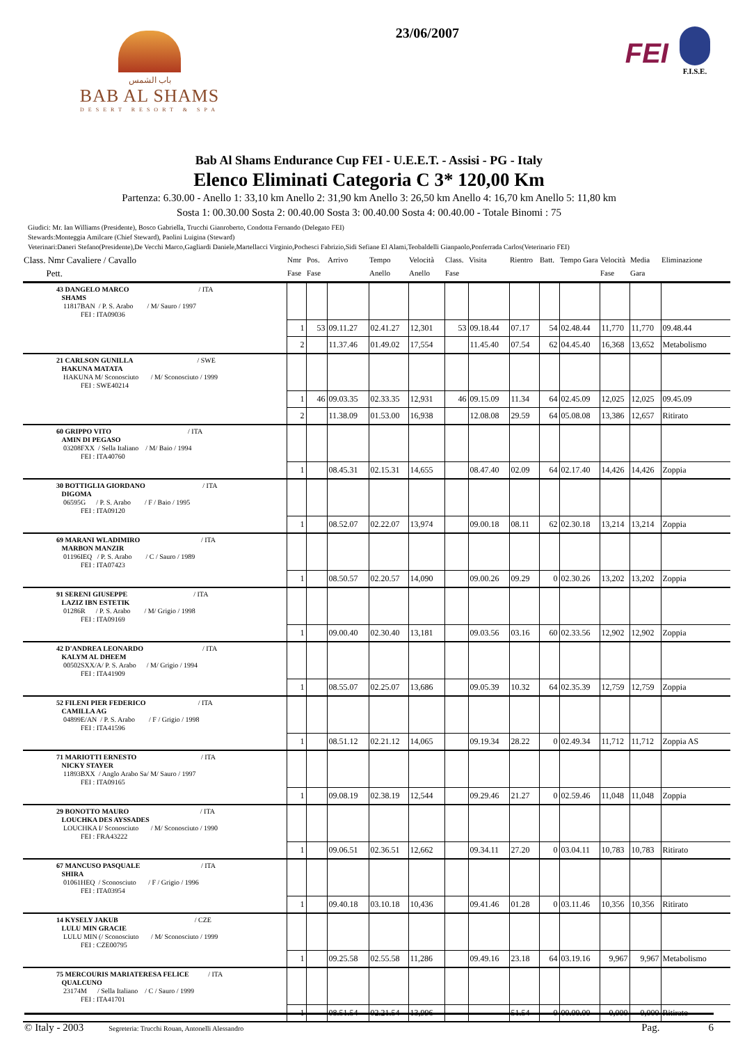باب الشمس
BAB AL SHAMS
DESERT RESORT & SPA
23/06/2007
FEI
F.I.S.E.
Bab Al Shams Endurance Cup FEI - U.E.E.T. - Assisi - PG - Italy
Elenco Eliminati Categoria C 3* 120,00 Km
Partenza: 6.30.00 - Anello 1: 33,10 km Anello 2: 31,90 km Anello 3: 26,50 km Anello 4: 16,70 km Anello 5: 11,80 km
Sosta 1: 00.30.00 Sosta 2: 00.40.00 Sosta 3: 00.40.00 Sosta 4: 00.40.00 - Totale Binomi : 75
Giudici: Mr. Ian Williams (Presidente), Bosco Gabriella, Trucchi Gianroberto, Condotta Fernando (Delegato FEI)
Stewards:Monteggia Amilcare (Chief Steward), Paolini Luigina (Steward)
Veterinari:Daneri Stefano(Presidente),De Vecchi Marco,Gagliardi Daniele,Martellacci Virginio,Pochesci Fabrizio,Sidi Sefiane El Alami,Teobaldelli Gianpaolo,Ponferrada Carlos(Veterinario FEI)
| Class. Nmr Cavaliere / Cavallo Pett. | Nmr Fase | Pos. Fase | Arrivo | Tempo Anello | Velocità Anello | Class. Fase | Visita | Rientro | Batt. | Tempo Gara | Velocità Fase | Media Gara | Eliminazione |
| --- | --- | --- | --- | --- | --- | --- | --- | --- | --- | --- | --- | --- | --- |
| 43 DANGELO MARCO / ITA SHAMS 11817BAN / P. S. Arabo / M/ Sauro / 1997 FEI : ITA09036 | | | | | | | | | | | | | |
| | 1 | 53 | 09.11.27 | 02.41.27 | 12,301 | 53 | 09.18.44 | 07.17 | 54 | 02.48.44 | 11,770 | 11,770 | 09.48.44 |
| | 2 | | 11.37.46 | 01.49.02 | 17,554 | | 11.45.40 | 07.54 | 62 | 04.45.40 | 16,368 | 13,652 | Metabolismo |
| 21 CARLSON GUNILLA / SWE HAKUNA MATATA HAKUNA M/ Sconosciuto / M/ Sconosciuto / 1999 FEI : SWE40214 | | | | | | | | | | | | | |
| | 1 | 46 | 09.03.35 | 02.33.35 | 12,931 | 46 | 09.15.09 | 11.34 | 64 | 02.45.09 | 12,025 | 12,025 | 09.45.09 |
| | 2 | | 11.38.09 | 01.53.00 | 16,938 | | 12.08.08 | 29.59 | 64 | 05.08.08 | 13,386 | 12,657 | Ritirato |
| 60 GRIPPO VITO / ITA AMIN DI PEGASO 03208FXX / Sella Italiano / M/ Baio / 1994 FEI : ITA40760 | | | | | | | | | | | | | |
| | 1 | | 08.45.31 | 02.15.31 | 14,655 | | 08.47.40 | 02.09 | 64 | 02.17.40 | 14,426 | 14,426 | Zoppia |
| 30 BOTTIGLIA GIORDANO / ITA DIGOMA 06595G / P. S. Arabo / F / Baio / 1995 FEI : ITA09120 | | | | | | | | | | | | | |
| | 1 | | 08.52.07 | 02.22.07 | 13,974 | | 09.00.18 | 08.11 | 62 | 02.30.18 | 13,214 | 13,214 | Zoppia |
| 69 MARANI WLADIMIRO / ITA MARBON MANZIR 01196IEQ / P. S. Arabo / C / Sauro / 1989 FEI : ITA07423 | | | | | | | | | | | | | |
| | 1 | | 08.50.57 | 02.20.57 | 14,090 | | 09.00.26 | 09.29 | 0 | 02.30.26 | 13,202 | 13,202 | Zoppia |
| 91 SERENI GIUSEPPE / ITA LAZIZ IBN ESTETIK 01286R / P. S. Arabo / M/ Grigio / 1998 FEI : ITA09169 | | | | | | | | | | | | | |
| | 1 | | 09.00.40 | 02.30.40 | 13,181 | | 09.03.56 | 03.16 | 60 | 02.33.56 | 12,902 | 12,902 | Zoppia |
| 42 D'ANDREA LEONARDO / ITA KALYM AL DHEEM 00502SXX/A/ P. S. Arabo / M/ Grigio / 1994 FEI : ITA41909 | | | | | | | | | | | | | |
| | 1 | | 08.55.07 | 02.25.07 | 13,686 | | 09.05.39 | 10.32 | 64 | 02.35.39 | 12,759 | 12,759 | Zoppia |
| 52 FILENI PIER FEDERICO / ITA CAMILLA AG 04899E/AN / P. S. Arabo / F / Grigio / 1998 FEI : ITA41596 | | | | | | | | | | | | | |
| | 1 | | 08.51.12 | 02.21.12 | 14,065 | | 09.19.34 | 28.22 | 0 | 02.49.34 | 11,712 | 11,712 | Zoppia AS |
| 71 MARIOTTI ERNESTO / ITA NICKY STAYER 11893BXX / Anglo Arabo Sa/ M/ Sauro / 1997 FEI : ITA09165 | | | | | | | | | | | | | |
| | 1 | | 09.08.19 | 02.38.19 | 12,544 | | 09.29.46 | 21.27 | 0 | 02.59.46 | 11,048 | 11,048 | Zoppia |
| 29 BONOTTO MAURO / ITA LOUCHKA DES AYSSADES LOUCHKA I/ Sconosciuto / M/ Sconosciuto / 1990 FEI : FRA43222 | | | | | | | | | | | | | |
| | 1 | | 09.06.51 | 02.36.51 | 12,662 | | 09.34.11 | 27.20 | 0 | 03.04.11 | 10,783 | 10,783 | Ritirato |
| 67 MANCUSO PASQUALE / ITA SHIRA 01061HEQ / Sconosciuto / F / Grigio / 1996 FEI : ITA03954 | | | | | | | | | | | | | |
| | 1 | | 09.40.18 | 03.10.18 | 10,436 | | 09.41.46 | 01.28 | 0 | 03.11.46 | 10,356 | 10,356 | Ritirato |
| 14 KYSELY JAKUB / CZE LULU MIN GRACIE LULU MIN (/ Sconosciuto / M/ Sconosciuto / 1999 FEI : CZE00795 | | | | | | | | | | | | | |
| | 1 | | 09.25.58 | 02.55.58 | 11,286 | | 09.49.16 | 23.18 | 64 | 03.19.16 | 9,967 | 9,967 | Metabolismo |
| 75 MERCOURIS MARIATERESA FELICE / ITA QUALCUNO 23174M / Sella Italiano / C / Sauro / 1999 FEI : ITA41701 | | | | | | | | | | | | | |
| | 1 | | 08.51.54 | 02.21.54 | 13,996 | | | 51.54 | 0 | 00.00.00 | 0,000 | 0,000 | Ritirato |
© Italy - 2003 Segreteria: Trucchi Rouan, Antonelli Alessandro Pag. 6